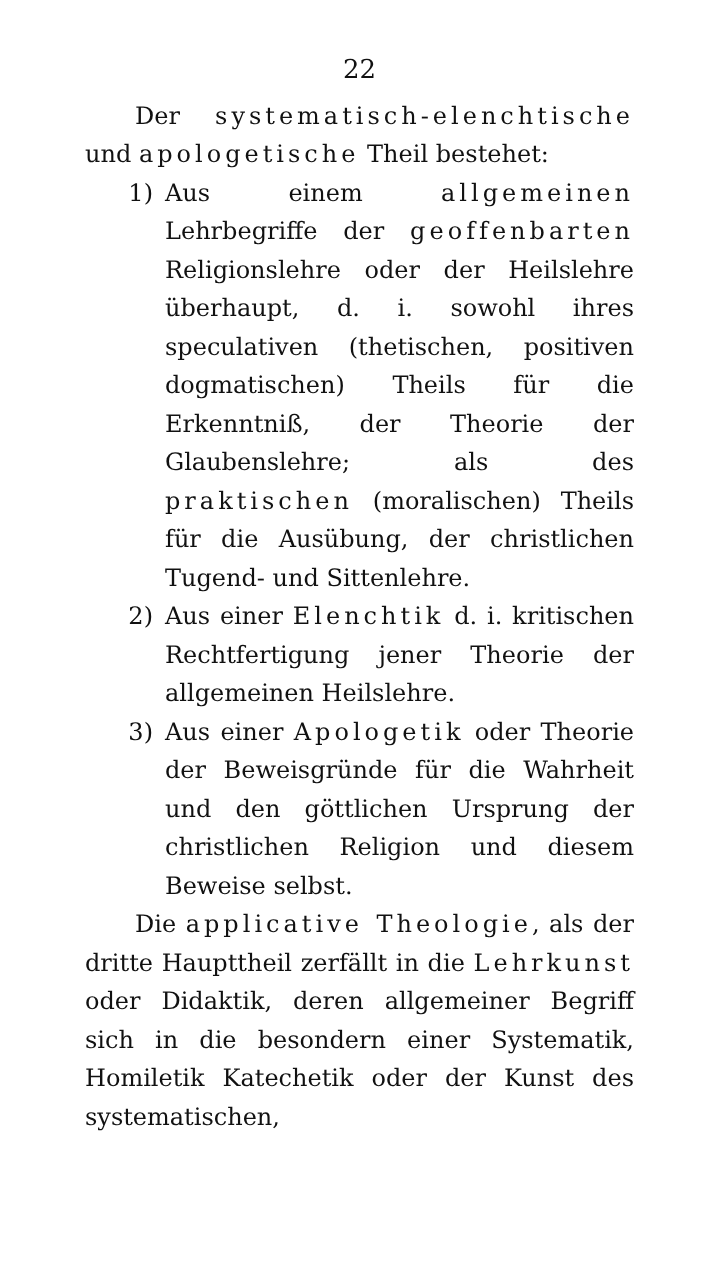22
Der systematisch-elenchtische und apologetische Theil bestehet:
1) Aus einem allgemeinen Lehrbegriffe der geoffenbarten Religionslehre oder der Heilslehre überhaupt, d. i. sowohl ihres speculativen (thetischen, positiven dogmatischen) Theils für die Erkenntniß, der Theorie der Glaubenslehre; als des praktischen (moralischen) Theils für die Ausübung, der christlichen Tugend- und Sittenlehre.
2) Aus einer Elenchtik d. i. kritischen Rechtfertigung jener Theorie der allgemeinen Heilslehre.
3) Aus einer Apologetik oder Theorie der Beweisgründe für die Wahrheit und den göttlichen Ursprung der christlichen Religion und diesem Beweise selbst.
Die applicative Theologie, als der dritte Haupttheil zerfällt in die Lehrkunst oder Didaktik, deren allgemeiner Begriff sich in die besondern einer Systematik, Homiletik Katechetik oder der Kunst des systematischen,